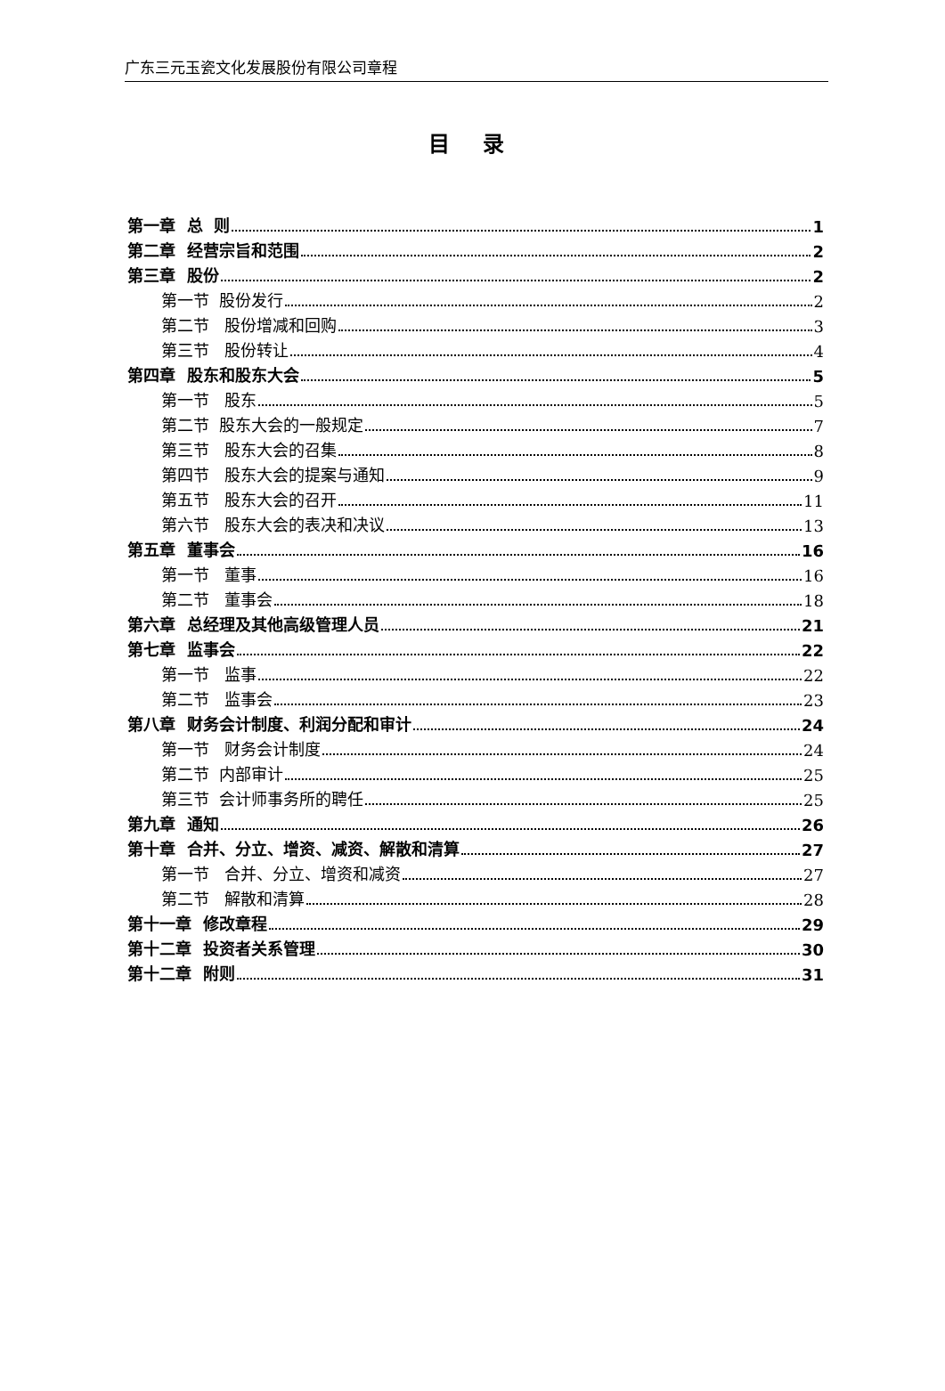广东三元玉瓷文化发展股份有限公司章程
目 录
第一章 总 则 1
第二章 经营宗旨和范围 2
第三章 股份 2
第一节 股份发行 2
第二节 股份增减和回购 3
第三节 股份转让 4
第四章 股东和股东大会 5
第一节 股东 5
第二节 股东大会的一般规定 7
第三节 股东大会的召集 8
第四节 股东大会的提案与通知 9
第五节 股东大会的召开 11
第六节 股东大会的表决和决议 13
第五章 董事会 16
第一节 董事 16
第二节 董事会 18
第六章 总经理及其他高级管理人员 21
第七章 监事会 22
第一节 监事 22
第二节 监事会 23
第八章 财务会计制度、利润分配和审计 24
第一节 财务会计制度 24
第二节 内部审计 25
第三节 会计师事务所的聘任 25
第九章 通知 26
第十章 合并、分立、增资、减资、解散和清算 27
第一节 合并、分立、增资和减资 27
第二节 解散和清算 28
第十一章 修改章程 29
第十二章 投资者关系管理 30
第十二章 附则 31